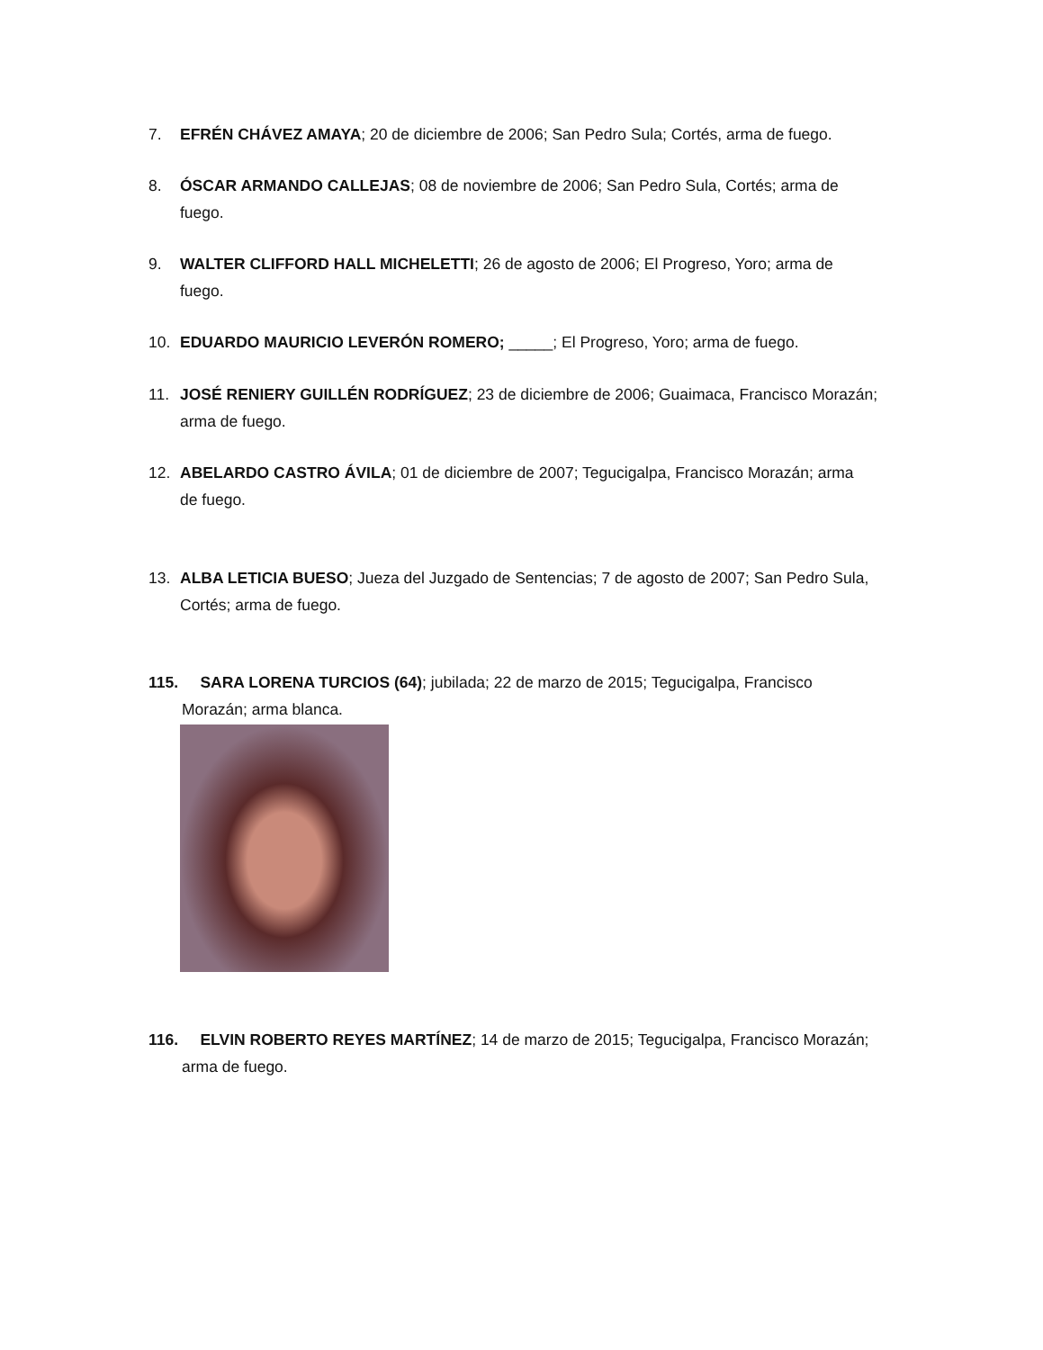7. EFRÉN CHÁVEZ AMAYA; 20 de diciembre de 2006; San Pedro Sula; Cortés, arma de fuego.
8. ÓSCAR ARMANDO CALLEJAS; 08 de noviembre de 2006; San Pedro Sula, Cortés; arma de
fuego.
9. WALTER CLIFFORD HALL MICHELETTI; 26 de agosto de 2006; El Progreso, Yoro; arma de
fuego.
10. EDUARDO MAURICIO LEVERÓN ROMERO; _____; El Progreso, Yoro; arma de fuego.
11. JOSÉ RENIERY GUILLÉN RODRÍGUEZ; 23 de diciembre de 2006; Guaimaca, Francisco Morazán;
arma de fuego.
12. ABELARDO CASTRO ÁVILA; 01 de diciembre de 2007; Tegucigalpa, Francisco Morazán; arma
de fuego.
13. ALBA LETICIA BUESO; Jueza del Juzgado de Sentencias; 7 de agosto de 2007; San Pedro Sula,
Cortés; arma de fuego.
115. SARA LORENA TURCIOS (64); jubilada; 22 de marzo de 2015; Tegucigalpa, Francisco
Morazán; arma blanca.
116. ELVIN ROBERTO REYES MARTÍNEZ; 14 de marzo de 2015; Tegucigalpa, Francisco Morazán;
arma de fuego.